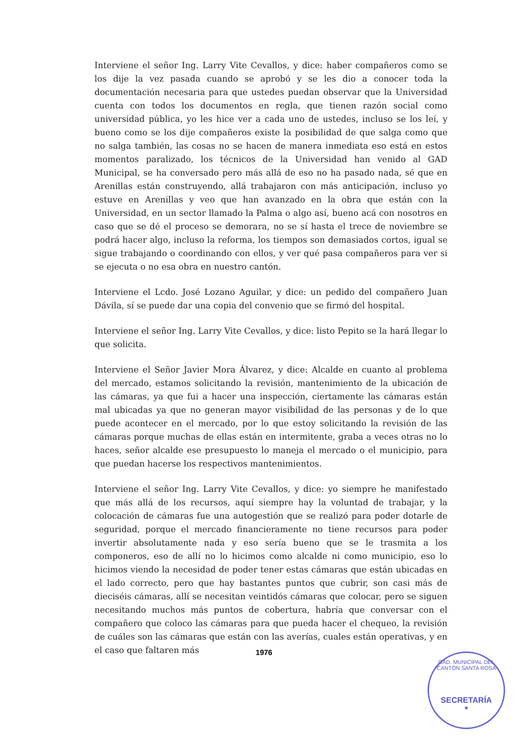Interviene el señor Ing. Larry Vite Cevallos, y dice: haber compañeros como se los dije la vez pasada cuando se aprobó y se les dio a conocer toda la documentación necesaria para que ustedes puedan observar que la Universidad cuenta con todos los documentos en regla, que tienen razón social como universidad pública, yo les hice ver a cada uno de ustedes, incluso se los leí, y bueno como se los dije compañeros existe la posibilidad de que salga como que no salga también, las cosas no se hacen de manera inmediata eso está en estos momentos paralizado, los técnicos de la Universidad han venido al GAD Municipal, se ha conversado pero más allá de eso no ha pasado nada, sé que en Arenillas están construyendo, allá trabajaron con más anticipación, incluso yo estuve en Arenillas y veo que han avanzado en la obra que están con la Universidad, en un sector llamado la Palma o algo así, bueno acá con nosotros en caso que se dé el proceso se demorara, no se sí hasta el trece de noviembre se podrá hacer algo, incluso la reforma, los tiempos son demasiados cortos, igual se sigue trabajando o coordinando con ellos, y ver qué pasa compañeros para ver si se ejecuta o no esa obra en nuestro cantón.
Interviene el Lcdo. José Lozano Aguilar, y dice: un pedido del compañero Juan Dávila, sí se puede dar una copia del convenio que se firmó del hospital.
Interviene el señor Ing. Larry Vite Cevallos, y dice: listo Pepito se la hará llegar lo que solicita.
Interviene el Señor Javier Mora Álvarez, y dice: Alcalde en cuanto al problema del mercado, estamos solicitando la revisión, mantenimiento de la ubicación de las cámaras, ya que fui a hacer una inspección, ciertamente las cámaras están mal ubicadas ya que no generan mayor visibilidad de las personas y de lo que puede acontecer en el mercado, por lo que estoy solicitando la revisión de las cámaras porque muchas de ellas están en intermitente, graba a veces otras no lo haces, señor alcalde ese presupuesto lo maneja el mercado o el municipio, para que puedan hacerse los respectivos mantenimientos.
Interviene el señor Ing. Larry Vite Cevallos, y dice: yo siempre he manifestado que más allá de los recursos, aquí siempre hay la voluntad de trabajar, y la colocación de cámaras fue una autogestión que se realizó para poder dotarle de seguridad, porque el mercado financieramente no tiene recursos para poder invertir absolutamente nada y eso sería bueno que se le trasmita a los componeros, eso de allí no lo hicimos como alcalde ni como municipio, eso lo hicimos viendo la necesidad de poder tener estas cámaras que están ubicadas en el lado correcto, pero que hay bastantes puntos que cubrir, son casi más de dieciséis cámaras, allí se necesitan veintidós cámaras que colocar, pero se siguen necesitando muchos más puntos de cobertura, habría que conversar con el compañero que coloco las cámaras para que pueda hacer el chequeo, la revisión de cuáles son las cámaras que están con las averías, cuales están operativas, y en el caso que faltaren más
1976
GAD. MUNICIPAL DEL CANTÓN SANTA ROSA
SECRETARÍA
★